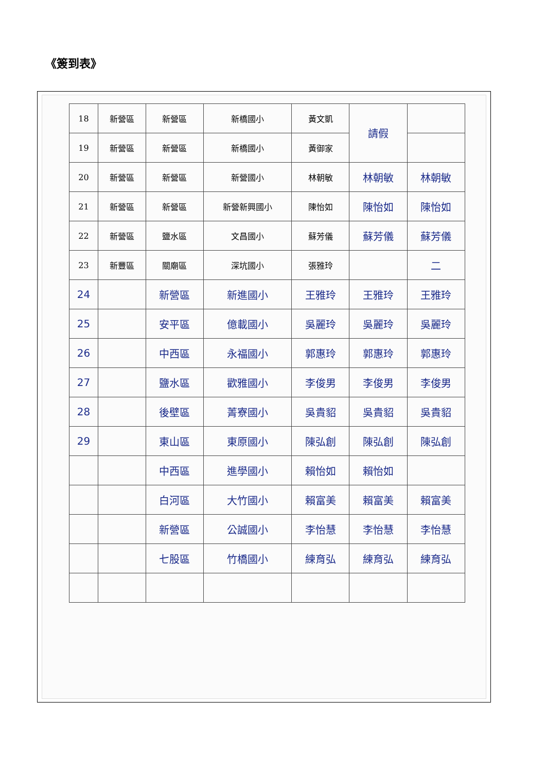《簽到表》
| 18 | 新營區 | 新營區 | 新橋國小 | 黃文凱 | 請假 | |
| 19 | 新營區 | 新營區 | 新橋國小 | 黃御家 | | |
| 20 | 新營區 | 新營區 | 新營國小 | 林朝敏 | 林朝敏 | 林朝敏 |
| 21 | 新營區 | 新營區 | 新營新興國小 | 陳怡如 | 陳怡如 | 陳怡如 |
| 22 | 新營區 | 鹽水區 | 文昌國小 | 蘇芳儀 | 蘇芳儀 | 蘇芳儀 |
| 23 | 新豐區 | 關廟區 | 深坑國小 | 張雅玲 | | 二 |
| 24 | | 新營區 | 新進國小 | 王雅玲 | 王雅玲 | 王雅玲 |
| 25 | | 安平區 | 億載國小 | 吳麗玲 | 吳麗玲 | 吳麗玲 |
| 26 | | 中西區 | 永福國小 | 郭惠玲 | 郭惠玲 | 郭惠玲 |
| 27 | | 鹽水區 | 歡雅國小 | 李俊男 | 李俊男 | 李俊男 |
| 28 | | 後壁區 | 菁寮國小 | 吳貴貂 | 吳貴貂 | 吳貴貂 |
| 29 | | 東山區 | 東原國小 | 陳弘創 | 陳弘創 | 陳弘創 |
| | | 中西區 | 進學國小 | 賴怡如 | 賴怡如 | |
| | | 白河區 | 大竹國小 | 賴富美 | 賴富美 | 賴富美 |
| | | 新營區 | 公誠國小 | 李怡慧 | 李怡慧 | 李怡慧 |
| | | 七股區 | 竹橋國小 | 練育弘 | 練育弘 | 練育弘 |